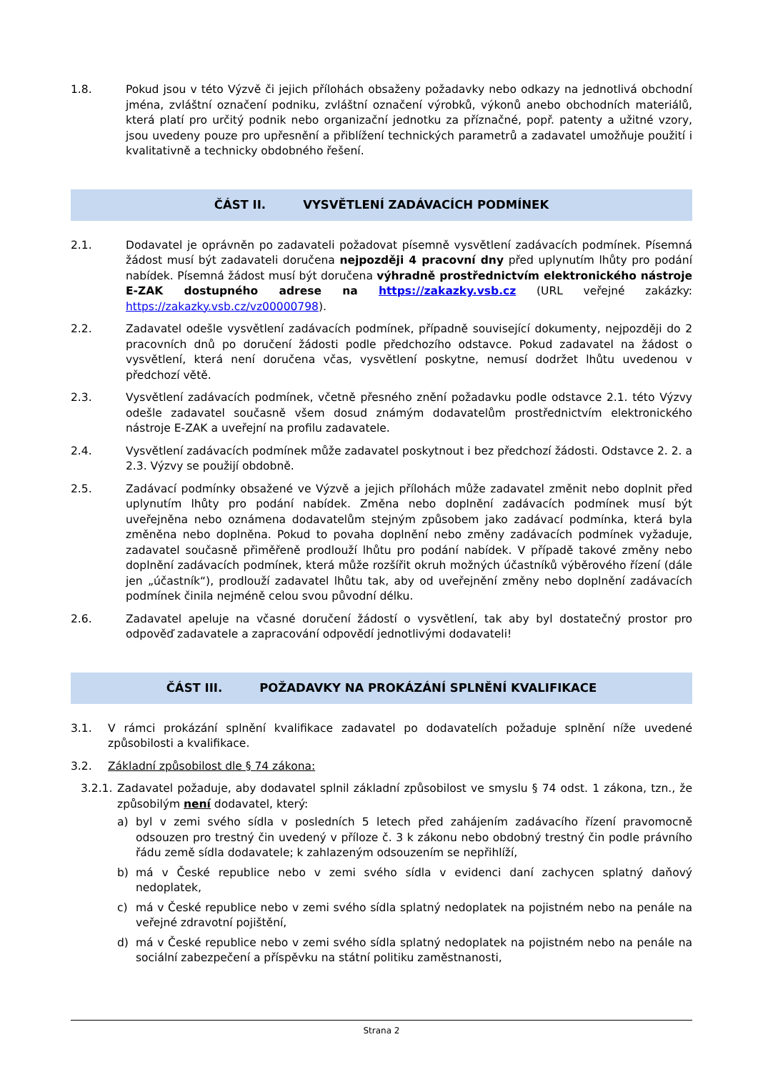1.8. Pokud jsou v této Výzvě či jejich přílohách obsaženy požadavky nebo odkazy na jednotlivá obchodní jména, zvláštní označení podniku, zvláštní označení výrobků, výkonů anebo obchodních materiálů, která platí pro určitý podnik nebo organizační jednotku za příznačné, popř. patenty a užitné vzory, jsou uvedeny pouze pro upřesnění a přiblížení technických parametrů a zadavatel umožňuje použití i kvalitativně a technicky obdobného řešení.
ČÁST II. VYSVĚTLENÍ ZADÁVACÍCH PODMÍNEK
2.1. Dodavatel je oprávněn po zadavateli požadovat písemně vysvětlení zadávacích podmínek. Písemná žádost musí být zadavateli doručena nejpozději 4 pracovní dny před uplynutím lhůty pro podání nabídek. Písemná žádost musí být doručena výhradně prostřednictvím elektronického nástroje E-ZAK dostupného adrese na https://zakazky.vsb.cz (URL veřejné zakázky: https://zakazky.vsb.cz/vz00000798).
2.2. Zadavatel odešle vysvětlení zadávacích podmínek, případně související dokumenty, nejpozději do 2 pracovních dnů po doručení žádosti podle předchozího odstavce. Pokud zadavatel na žádost o vysvětlení, která není doručena včas, vysvětlení poskytne, nemusí dodržet lhůtu uvedenou v předchozí větě.
2.3. Vysvětlení zadávacích podmínek, včetně přesného znění požadavku podle odstavce 2.1. této Výzvy odešle zadavatel současně všem dosud známým dodavatelům prostřednictvím elektronického nástroje E-ZAK a uveřejní na profilu zadavatele.
2.4. Vysvětlení zadávacích podmínek může zadavatel poskytnout i bez předchozí žádosti. Odstavce 2. 2. a 2.3. Výzvy se použijí obdobně.
2.5. Zadávací podmínky obsažené ve Výzvě a jejich přílohách může zadavatel změnit nebo doplnit před uplynutím lhůty pro podání nabídek. Změna nebo doplnění zadávacích podmínek musí být uveřejněna nebo oznámena dodavatelům stejným způsobem jako zadávací podmínka, která byla změněna nebo doplněna. Pokud to povaha doplnění nebo změny zadávacích podmínek vyžaduje, zadavatel současně přiměřeně prodlouží lhůtu pro podání nabídek. V případě takové změny nebo doplnění zadávacích podmínek, která může rozšířit okruh možných účastníků výběrového řízení (dále jen „účastník“), prodlouží zadavatel lhůtu tak, aby od uveřejnění změny nebo doplnění zadávacích podmínek činila nejméně celou svou původní délku.
2.6. Zadavatel apeluje na včasné doručení žádostí o vysvětlení, tak aby byl dostatečný prostor pro odpověď zadavatele a zapracování odpovědí jednotlivými dodavateli!
ČÁST III. POŽADAVKY NA PROKÁZÁNÍ SPLNĚNÍ KVALIFIKACE
3.1. V rámci prokázání splnění kvalifikace zadavatel po dodavatelích požaduje splnění níže uvedené způsobilosti a kvalifikace.
3.2. Základní způsobilost dle § 74 zákona:
3.2.1.
Zadavatel požaduje, aby dodavatel splnil základní způsobilost ve smyslu § 74 odst. 1 zákona, tzn., že způsobilým není dodavatel, který:
a) byl v zemi svého sídla v posledních 5 letech před zahájením zadávacího řízení pravomocně odsouzen pro trestný čin uvedený v příloze č. 3 k zákonu nebo obdobný trestný čin podle právního řádu země sídla dodavatele; k zahlazeným odsouzením se nepřihlíží,
b) má v České republice nebo v zemi svého sídla v evidenci daní zachycen splatný daňový nedoplatek,
c) má v České republice nebo v zemi svého sídla splatný nedoplatek na pojistném nebo na penále na veřejné zdravotní pojištění,
d) má v České republice nebo v zemi svého sídla splatný nedoplatek na pojistném nebo na penále na sociální zabezpečení a příspěvku na státní politiku zaměstnanosti,
Strana 2